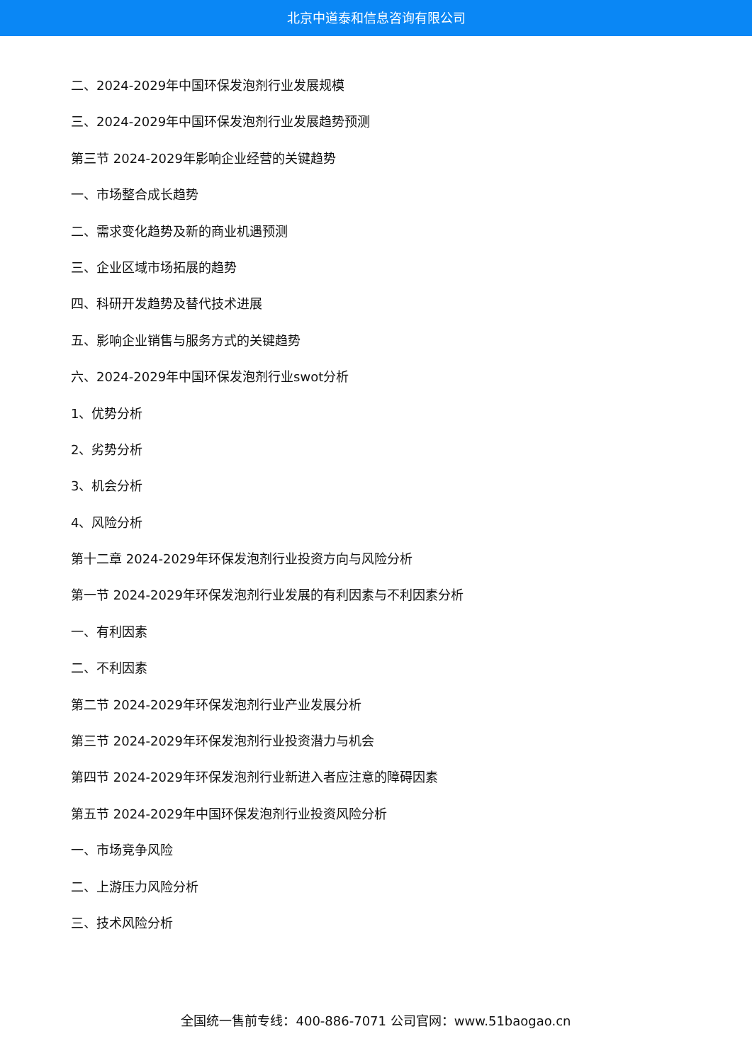北京中道泰和信息咨询有限公司
二、2024-2029年中国环保发泡剂行业发展规模
三、2024-2029年中国环保发泡剂行业发展趋势预测
第三节 2024-2029年影响企业经营的关键趋势
一、市场整合成长趋势
二、需求变化趋势及新的商业机遇预测
三、企业区域市场拓展的趋势
四、科研开发趋势及替代技术进展
五、影响企业销售与服务方式的关键趋势
六、2024-2029年中国环保发泡剂行业swot分析
1、优势分析
2、劣势分析
3、机会分析
4、风险分析
第十二章 2024-2029年环保发泡剂行业投资方向与风险分析
第一节 2024-2029年环保发泡剂行业发展的有利因素与不利因素分析
一、有利因素
二、不利因素
第二节 2024-2029年环保发泡剂行业产业发展分析
第三节 2024-2029年环保发泡剂行业投资潜力与机会
第四节 2024-2029年环保发泡剂行业新进入者应注意的障碍因素
第五节 2024-2029年中国环保发泡剂行业投资风险分析
一、市场竞争风险
二、上游压力风险分析
三、技术风险分析
全国统一售前专线：400-886-7071 公司官网：www.51baogao.cn